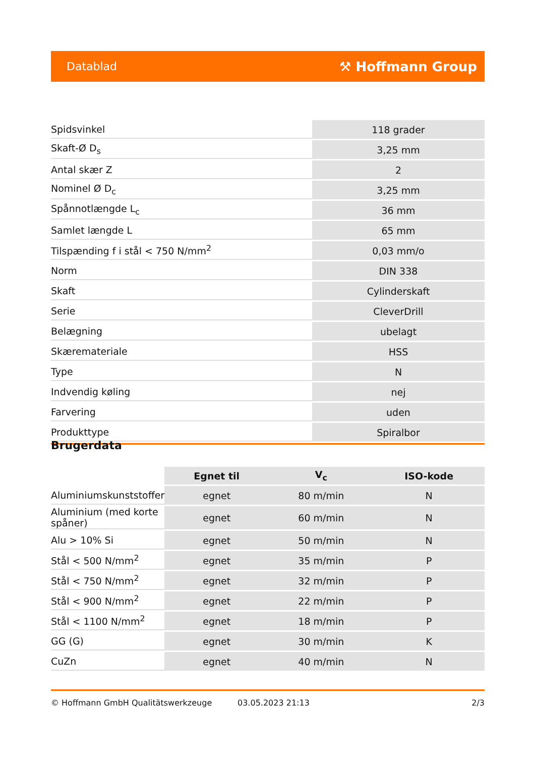Datablad ⚒ Hoffmann Group
| Spidsvinkel | 118 grader |
| Skaft-Ø D<sub>s</sub> | 3,25 mm |
| Antal skær Z | 2 |
| Nominel Ø D<sub>c</sub> | 3,25 mm |
| Spånnotlængde L<sub>c</sub> | 36 mm |
| Samlet længde L | 65 mm |
| Tilspænding f i stål < 750 N/mm<sup>2</sup> | 0,03 mm/o |
| Norm | DIN 338 |
| Skaft | Cylinderskaft |
| Serie | CleverDrill |
| Belægning | ubelagt |
| Skæremateriale | HSS |
| Type | N |
| Indvendig køling | nej |
| Farvering | uden |
| Produkttype | Spiralbor |
Brugerdata
| | Egnet til | V<sub>c</sub> | ISO-kode |
| --- | --- | --- | --- |
| Aluminiumskunststoffer | egnet | 80 m/min | N |
| Aluminium (med korte spåner) | egnet | 60 m/min | N |
| Alu > 10% Si | egnet | 50 m/min | N |
| Stål < 500 N/mm<sup>2</sup> | egnet | 35 m/min | P |
| Stål < 750 N/mm<sup>2</sup> | egnet | 32 m/min | P |
| Stål < 900 N/mm<sup>2</sup> | egnet | 22 m/min | P |
| Stål < 1100 N/mm<sup>2</sup> | egnet | 18 m/min | P |
| GG (G) | egnet | 30 m/min | K |
| CuZn | egnet | 40 m/min | N |
© Hoffmann GmbH Qualitätswerkzeuge 03.05.2023 21:13 2/3